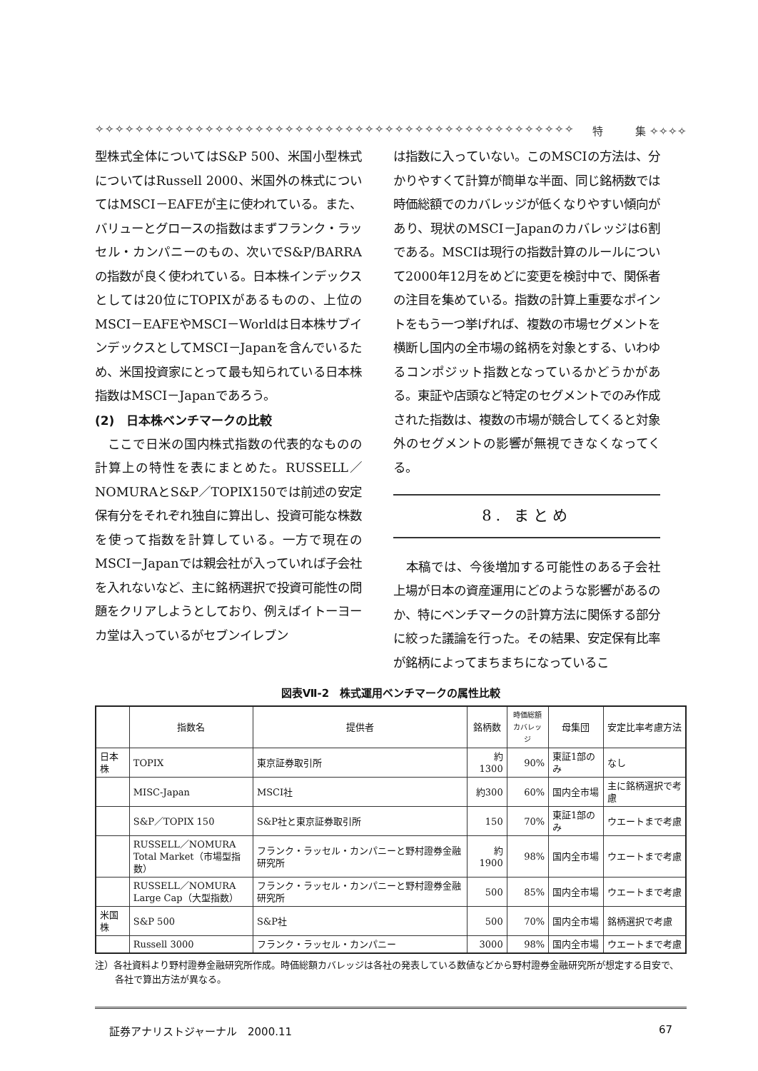✧✧✧✧✧✧✧✧✧✧✧✧✧✧✧✧✧✧✧✧✧✧✧✧✧✧✧✧✧✧✧✧✧✧✧✧✧✧✧✧✧✧✧✧✧✧✧✧ 特　　　集 ✧✧✧✧
型株式全体についてはS&P 500、米国小型株式についてはRussell 2000、米国外の株式についてはMSCI－EAFEが主に使われている。また、バリューとグロースの指数はまずフランク・ラッセル・カンパニーのもの、次いでS&P/BARRAの指数が良く使われている。日本株インデックスとしては20位にTOPIXがあるものの、上位のMSCI－EAFEやMSCI－Worldは日本株サブインデックスとしてMSCI－Japanを含んでいるため、米国投資家にとって最も知られている日本株指数はMSCI－Japanであろう。
(2)　日本株ベンチマークの比較
ここで日米の国内株式指数の代表的なものの計算上の特性を表にまとめた。RUSSELL／NOMURAとS&P／TOPIX150では前述の安定保有分をそれぞれ独自に算出し、投資可能な株数を使って指数を計算している。一方で現在のMSCI－Japanでは親会社が入っていれば子会社を入れないなど、主に銘柄選択で投資可能性の問題をクリアしようとしており、例えばイトーヨーカ堂は入っているがセブンイレブン
は指数に入っていない。このMSCIの方法は、分かりやすくて計算が簡単な半面、同じ銘柄数では時価総額でのカバレッジが低くなりやすい傾向があり、現状のMSCI－Japanのカバレッジは6割である。MSCIは現行の指数計算のルールについて2000年12月をめどに変更を検討中で、関係者の注目を集めている。指数の計算上重要なポイントをもう一つ挙げれば、複数の市場セグメントを横断し国内の全市場の銘柄を対象とする、いわゆるコンポジット指数となっているかどうかがある。東証や店頭など特定のセグメントでのみ作成された指数は、複数の市場が競合してくると対象外のセグメントの影響が無視できなくなってくる。
8. まとめ
本稿では、今後増加する可能性のある子会社上場が日本の資産運用にどのような影響があるのか、特にベンチマークの計算方法に関係する部分に絞った議論を行った。その結果、安定保有比率が銘柄によってまちまちになっているこ
図表Ⅶ-2　株式運用ベンチマークの属性比較
| | 指数名 | 提供者 | 銘柄数 | 時価総額 カバレッジ | 母集団 | 安定比率考慮方法 |
| --- | --- | --- | --- | --- | --- | --- |
| 日本株 | TOPIX | 東京証券取引所 | 約1300 | 90% | 東証1部のみ | なし |
| | MISC-Japan | MSCI社 | 約300 | 60% | 国内全市場 | 主に銘柄選択で考慮 |
| | S&P／TOPIX 150 | S&P社と東京証券取引所 | 150 | 70% | 東証1部のみ | ウエートまで考慮 |
| | RUSSELL／NOMURA Total Market（市場型指数） | フランク・ラッセル・カンパニーと野村證券金融研究所 | 約1900 | 98% | 国内全市場 | ウエートまで考慮 |
| | RUSSELL／NOMURA Large Cap（大型指数） | フランク・ラッセル・カンパニーと野村證券金融研究所 | 500 | 85% | 国内全市場 | ウエートまで考慮 |
| 米国株 | S&P 500 | S&P社 | 500 | 70% | 国内全市場 | 銘柄選択で考慮 |
| | Russell 3000 | フランク・ラッセル・カンパニー | 3000 | 98% | 国内全市場 | ウエートまで考慮 |
注）各社資料より野村證券金融研究所作成。時価総額カバレッジは各社の発表している数値などから野村證券金融研究所が想定する目安で、各社で算出方法が異なる。
証券アナリストジャーナル　2000.11 67